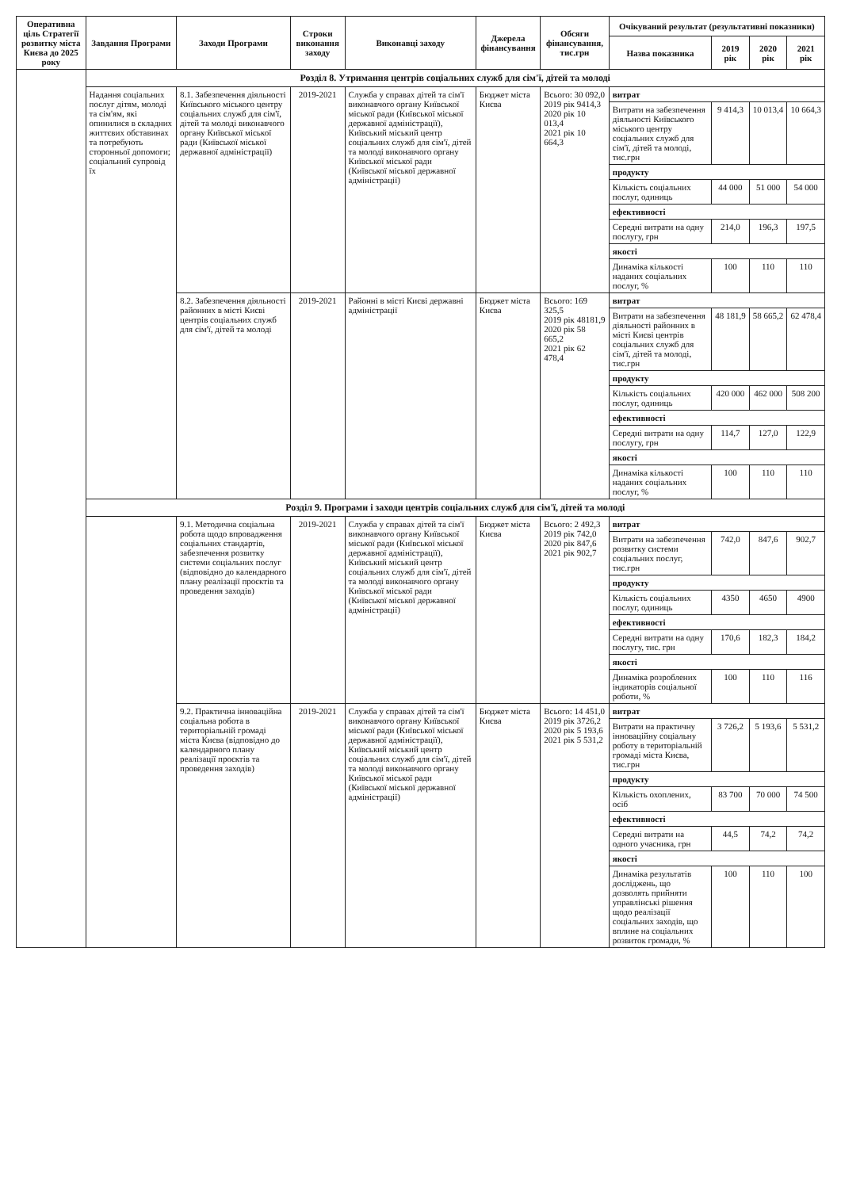| Оперативна ціль Стратегії розвитку міста Києва до 2025 року | Завдання Програми | Заходи Програми | Строки виконання заходу | Виконавці заходу | Джерела фінансування | Обсяги фінансування, тис.грн | Очікуваний результат (результативні показники) | | | |
| --- | --- | --- | --- | --- | --- | --- | --- | --- | --- | --- |
| | | | | | | | Назва показника | 2019 рік | 2020 рік | 2021 рік |
| | Розділ 8. Утримання центрів соціальних служб для сім'ї, дітей та молоді | | | | | | | | | |
| | Надання соціальних послуг дітям, молоді та сім'ям, які опинилися в складних життєвих обставинах та потребують сторонньої допомоги; соціальний супровід їх | 8.1. Забезпечення діяльності Київського міського центру соціальних служб для сім'ї, дітей та молоді виконавчого органу Київської міської ради (Київської міської державної адміністрації) | 2019-2021 | Служба у справах дітей та сім'ї виконавчого органу Київської міської ради (Київської міської державної адміністрації), Київський міський центр соціальних служб для сім'ї, дітей та молоді виконавчого органу Київської міської ради (Київської міської державної адміністрації) | Бюджет міста Києва | Всього: 30 092,0 2019 рік 9414,3 2020 рік 10 013,4 2021 рік 10 664,3 | витрат | | | |
| | | | | | | | Витрати на забезпечення діяльності Київського міського центру соціальних служб для сім'ї, дітей та молоді, тис.грн | 9 414,3 | 10 013,4 | 10 664,3 |
| | | | | | | | продукту | | | |
| | | | | | | | Кількість соціальних послуг, одиниць | 44 000 | 51 000 | 54 000 |
| | | | | | | | ефективності | | | |
| | | | | | | | Середні витрати на одну послугу, грн | 214,0 | 196,3 | 197,5 |
| | | | | | | | якості | | | |
| | | | | | | | Динаміка кількості наданих соціальних послуг, % | 100 | 110 | 110 |
| | | 8.2. Забезпечення діяльності районних в місті Києві центрів соціальних служб для сім'ї, дітей та молоді | 2019-2021 | Районні в місті Києві державні адміністрації | Бюджет міста Києва | Всього: 169 325,5 2019 рік 48181,9 2020 рік 58 665,2 2021 рік 62 478,4 | витрат | | | |
| | | | | | | | Витрати на забезпечення діяльності районних в місті Києві центрів соціальних служб для сім'ї, дітей та молоді, тис.грн | 48 181,9 | 58 665,2 | 62 478,4 |
| | | | | | | | продукту | | | |
| | | | | | | | Кількість соціальних послуг, одиниць | 420 000 | 462 000 | 508 200 |
| | | | | | | | ефективності | | | |
| | | | | | | | Середні витрати на одну послугу, грн | 114,7 | 127,0 | 122,9 |
| | | | | | | | якості | | | |
| | | | | | | | Динаміка кількості наданих соціальних послуг, % | 100 | 110 | 110 |
| | Розділ 9. Програми і заходи центрів соціальних служб для сім'ї, дітей та молоді | | | | | | | | | |
| | | 9.1. Методична соціальна робота щодо впровадження соціальних стандартів, забезпечення розвитку системи соціальних послуг (відповідно до календарного плану реалізації проєктів та проведення заходів) | 2019-2021 | Служба у справах дітей та сім'ї виконавчого органу Київської міської ради (Київської міської державної адміністрації), Київський міський центр соціальних служб для сім'ї, дітей та молоді виконавчого органу Київської міської ради (Київської міської державної адміністрації) | Бюджет міста Києва | Всього: 2 492,3 2019 рік 742,0 2020 рік 847,6 2021 рік 902,7 | витрат | | | |
| | | | | | | | Витрати на забезпечення розвитку системи соціальних послуг, тис.грн | 742,0 | 847,6 | 902,7 |
| | | | | | | | продукту | | | |
| | | | | | | | Кількість соціальних послуг, одиниць | 4350 | 4650 | 4900 |
| | | | | | | | ефективності | | | |
| | | | | | | | Середні витрати на одну послугу, тис. грн | 170,6 | 182,3 | 184,2 |
| | | | | | | | якості | | | |
| | | | | | | | Динаміка розроблених індикаторів соціальної роботи, % | 100 | 110 | 116 |
| | | 9.2. Практична інноваційна соціальна робота в територіальній громаді міста Києва (відповідно до календарного плану реалізації проєктів та проведення заходів) | 2019-2021 | Служба у справах дітей та сім'ї виконавчого органу Київської міської ради (Київської міської державної адміністрації), Київський міський центр соціальних служб для сім'ї, дітей та молоді виконавчого органу Київської міської ради (Київської міської державної адміністрації) | Бюджет міста Києва | Всього: 14 451,0 2019 рік 3726,2 2020 рік 5 193,6 2021 рік 5 531,2 | витрат | | | |
| | | | | | | | Витрати на практичну інноваційну соціальну роботу в територіальній громаді міста Києва, тис.грн | 3 726,2 | 5 193,6 | 5 531,2 |
| | | | | | | | продукту | | | |
| | | | | | | | Кількість охоплених, осіб | 83 700 | 70 000 | 74 500 |
| | | | | | | | ефективності | | | |
| | | | | | | | Середні витрати на одного учасника, грн | 44,5 | 74,2 | 74,2 |
| | | | | | | | якості | | | |
| | | | | | | | Динаміка результатів досліджень, що дозволять прийняти управлінські рішення щодо реалізації соціальних заходів, що вплине на соціальних розвиток громади, % | 100 | 110 | 100 |